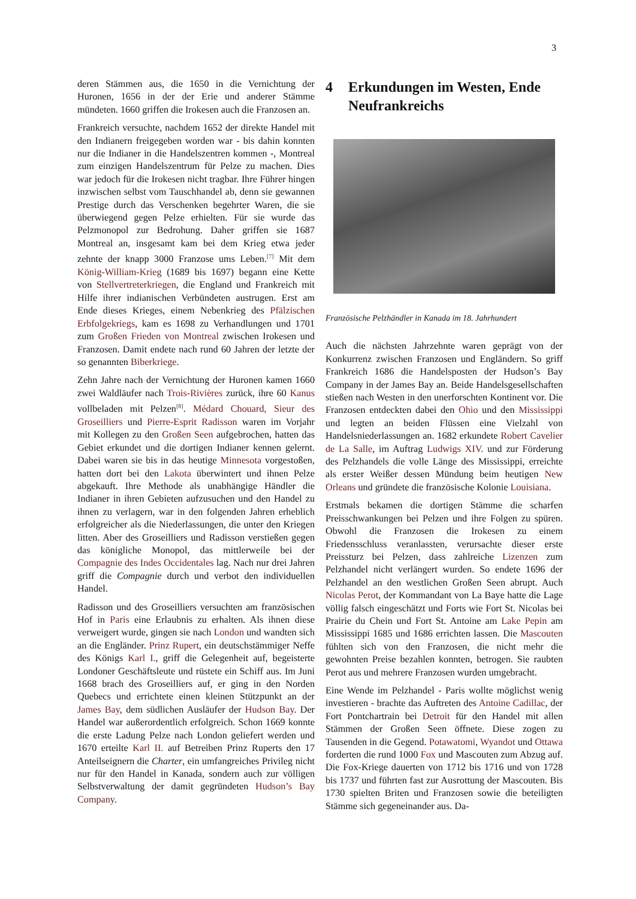3
deren Stämmen aus, die 1650 in die Vernichtung der Huronen, 1656 in der der Erie und anderer Stämme mündeten. 1660 griffen die Irokesen auch die Franzosen an.
Frankreich versuchte, nachdem 1652 der direkte Handel mit den Indianern freigegeben worden war - bis dahin konnten nur die Indianer in die Handelszentren kommen -, Montreal zum einzigen Handelszentrum für Pelze zu machen. Dies war jedoch für die Irokesen nicht tragbar. Ihre Führer hingen inzwischen selbst vom Tauschhandel ab, denn sie gewannen Prestige durch das Verschenken begehrter Waren, die sie überwiegend gegen Pelze erhielten. Für sie wurde das Pelzmonopol zur Bedrohung. Daher griffen sie 1687 Montreal an, insgesamt kam bei dem Krieg etwa jeder zehnte der knapp 3000 Franzose ums Leben.<sup>[7]</sup> Mit dem König-William-Krieg (1689 bis 1697) begann eine Kette von Stellvertreterkriegen, die England und Frankreich mit Hilfe ihrer indianischen Verbündeten austrugen. Erst am Ende dieses Krieges, einem Nebenkrieg des Pfälzischen Erbfolgekriegs, kam es 1698 zu Verhandlungen und 1701 zum Großen Frieden von Montreal zwischen Irokesen und Franzosen. Damit endete nach rund 60 Jahren der letzte der so genannten Biberkriege.
Zehn Jahre nach der Vernichtung der Huronen kamen 1660 zwei Waldläufer nach Trois-Rivières zurück, ihre 60 Kanus vollbeladen mit Pelzen<sup>[8]</sup>. Médard Chouard, Sieur des Groseilliers und Pierre-Esprit Radisson waren im Vorjahr mit Kollegen zu den Großen Seen aufgebrochen, hatten das Gebiet erkundet und die dortigen Indianer kennen gelernt. Dabei waren sie bis in das heutige Minnesota vorgestoßen, hatten dort bei den Lakota überwintert und ihnen Pelze abgekauft. Ihre Methode als unabhängige Händler die Indianer in ihren Gebieten aufzusuchen und den Handel zu ihnen zu verlagern, war in den folgenden Jahren erheblich erfolgreicher als die Niederlassungen, die unter den Kriegen litten. Aber des Groseilliers und Radisson verstießen gegen das königliche Monopol, das mittlerweile bei der Compagnie des Indes Occidentales lag. Nach nur drei Jahren griff die Compagnie durch und verbot den individuellen Handel.
Radisson und des Groseilliers versuchten am französischen Hof in Paris eine Erlaubnis zu erhalten. Als ihnen diese verweigert wurde, gingen sie nach London und wandten sich an die Engländer. Prinz Rupert, ein deutschstämmiger Neffe des Königs Karl I., griff die Gelegenheit auf, begeisterte Londoner Geschäftsleute und rüstete ein Schiff aus. Im Juni 1668 brach des Groseilliers auf, er ging in den Norden Quebecs und errichtete einen kleinen Stützpunkt an der James Bay, dem südlichen Ausläufer der Hudson Bay. Der Handel war außerordentlich erfolgreich. Schon 1669 konnte die erste Ladung Pelze nach London geliefert werden und 1670 erteilte Karl II. auf Betreiben Prinz Ruperts den 17 Anteilseignern die Charter, ein umfangreiches Privileg nicht nur für den Handel in Kanada, sondern auch zur völligen Selbstverwaltung der damit gegründeten Hudson’s Bay Company.
4 Erkundungen im Westen, Ende Neufrankreichs
Französische Pelzhändler in Kanada im 18. Jahrhundert
Auch die nächsten Jahrzehnte waren geprägt von der Konkurrenz zwischen Franzosen und Engländern. So griff Frankreich 1686 die Handelsposten der Hudson’s Bay Company in der James Bay an. Beide Handelsgesellschaften stießen nach Westen in den unerforschten Kontinent vor. Die Franzosen entdeckten dabei den Ohio und den Mississippi und legten an beiden Flüssen eine Vielzahl von Handelsniederlassungen an. 1682 erkundete Robert Cavelier de La Salle, im Auftrag Ludwigs XIV. und zur Förderung des Pelzhandels die volle Länge des Mississippi, erreichte als erster Weißer dessen Mündung beim heutigen New Orleans und gründete die französische Kolonie Louisiana.
Erstmals bekamen die dortigen Stämme die scharfen Preisschwankungen bei Pelzen und ihre Folgen zu spüren. Obwohl die Franzosen die Irokesen zu einem Friedensschluss veranlassten, verursachte dieser erste Preissturz bei Pelzen, dass zahlreiche Lizenzen zum Pelzhandel nicht verlängert wurden. So endete 1696 der Pelzhandel an den westlichen Großen Seen abrupt. Auch Nicolas Perot, der Kommandant von La Baye hatte die Lage völlig falsch eingeschätzt und Forts wie Fort St. Nicolas bei Prairie du Chein und Fort St. Antoine am Lake Pepin am Mississippi 1685 und 1686 errichten lassen. Die Mascouten fühlten sich von den Franzosen, die nicht mehr die gewohnten Preise bezahlen konnten, betrogen. Sie raubten Perot aus und mehrere Franzosen wurden umgebracht.
Eine Wende im Pelzhandel - Paris wollte möglichst wenig investieren - brachte das Auftreten des Antoine Cadillac, der Fort Pontchartrain bei Detroit für den Handel mit allen Stämmen der Großen Seen öffnete. Diese zogen zu Tausenden in die Gegend. Potawatomi, Wyandot und Ottawa forderten die rund 1000 Fox und Mascouten zum Abzug auf. Die Fox-Kriege dauerten von 1712 bis 1716 und von 1728 bis 1737 und führten fast zur Ausrottung der Mascouten. Bis 1730 spielten Briten und Franzosen sowie die beteiligten Stämme sich gegeneinander aus. Da-